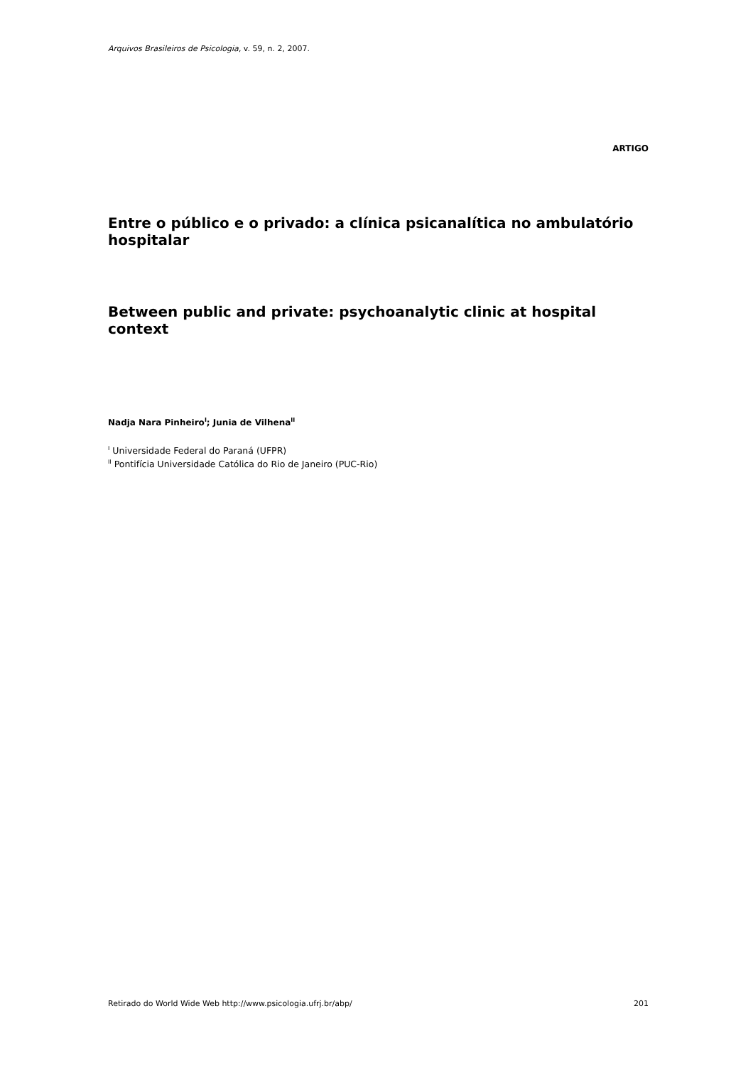Arquivos Brasileiros de Psicologia, v. 59, n. 2, 2007.
ARTIGO
Entre o público e o privado: a clínica psicanalítica no ambulatório hospitalar
Between public and private: psychoanalytic clinic at hospital context
Nadja Nara Pinheiro<sup>I</sup>; Junia de Vilhena<sup>II</sup>
<sup>I</sup> Universidade Federal do Paraná (UFPR)
<sup>II</sup> Pontifícia Universidade Católica do Rio de Janeiro (PUC-Rio)
Retirado do World Wide Web http://www.psicologia.ufrj.br/abp/ 201